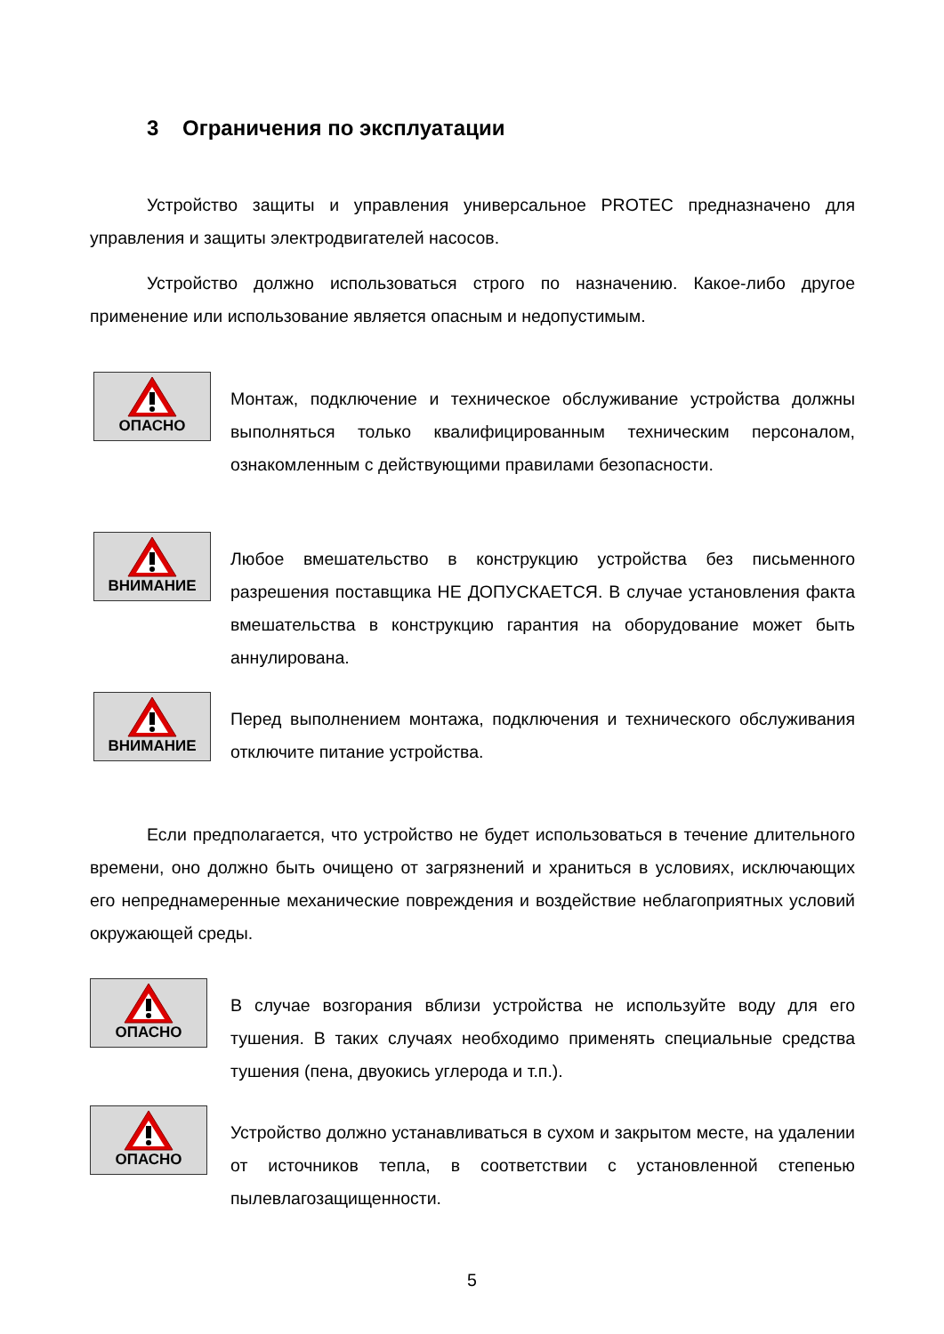3 Ограничения по эксплуатации
Устройство защиты и управления универсальное PROTEC предназначено для управления и защиты электродвигателей насосов.
Устройство должно использоваться строго по назначению. Какое-либо другое применение или использование является опасным и недопустимым.
ОПАСНО
Монтаж, подключение и техническое обслуживание устройства должны выполняться только квалифицированным техническим персоналом, ознакомленным с действующими правилами безопасности.
ВНИМАНИЕ
Любое вмешательство в конструкцию устройства без письменного разрешения поставщика НЕ ДОПУСКАЕТСЯ. В случае установления факта вмешательства в конструкцию гарантия на оборудование может быть аннулирована.
ВНИМАНИЕ
Перед выполнением монтажа, подключения и технического обслуживания отключите питание устройства.
Если предполагается, что устройство не будет использоваться в течение длительного времени, оно должно быть очищено от загрязнений и храниться в условиях, исключающих его непреднамеренные механические повреждения и воздействие неблагоприятных условий окружающей среды.
ОПАСНО
В случае возгорания вблизи устройства не используйте воду для его тушения. В таких случаях необходимо применять специальные средства тушения (пена, двуокись углерода и т.п.).
ОПАСНО
Устройство должно устанавливаться в сухом и закрытом месте, на удалении от источников тепла, в соответствии с установленной степенью пылевлагозащищенности.
5